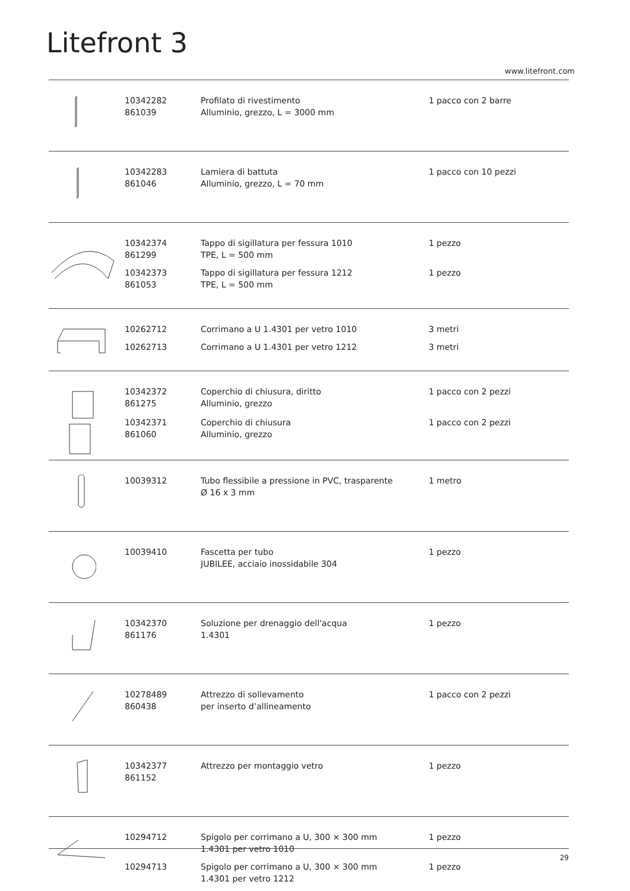Litefront 3
www.litefront.com
| | 10342282 861039 | Profilato di rivestimento Alluminio, grezzo, L = 3000 mm | 1 pacco con 2 barre |
| | 10342283 861046 | Lamiera di battuta Alluminio, grezzo, L = 70 mm | 1 pacco con 10 pezzi |
| | 10342374 861299 | Tappo di sigillatura per fessura 1010 TPE, L = 500 mm | 1 pezzo |
| | 10342373 861053 | Tappo di sigillatura per fessura 1212 TPE, L = 500 mm | 1 pezzo |
| | 10262712 | Corrimano a U 1.4301 per vetro 1010 | 3 metri |
| | 10262713 | Corrimano a U 1.4301 per vetro 1212 | 3 metri |
| | 10342372 861275 | Coperchio di chiusura, diritto Alluminio, grezzo | 1 pacco con 2 pezzi |
| | 10342371 861060 | Coperchio di chiusura Alluminio, grezzo | 1 pacco con 2 pezzi |
| | 10039312 | Tubo flessibile a pressione in PVC, trasparente Ø 16 x 3 mm | 1 metro |
| | 10039410 | Fascetta per tubo JUBILEE, acciaio inossidabile 304 | 1 pezzo |
| | 10342370 861176 | Soluzione per drenaggio dell'acqua 1.4301 | 1 pezzo |
| | 10278489 860438 | Attrezzo di sollevamento per inserto d’allineamento | 1 pacco con 2 pezzi |
| | 10342377 861152 | Attrezzo per montaggio vetro | 1 pezzo |
| | 10294712 | Spigolo per corrimano a U, 300 × 300 mm 1.4301 per vetro 1010 | 1 pezzo |
| | 10294713 | Spigolo per corrimano a U, 300 × 300 mm 1.4301 per vetro 1212 | 1 pezzo |
29